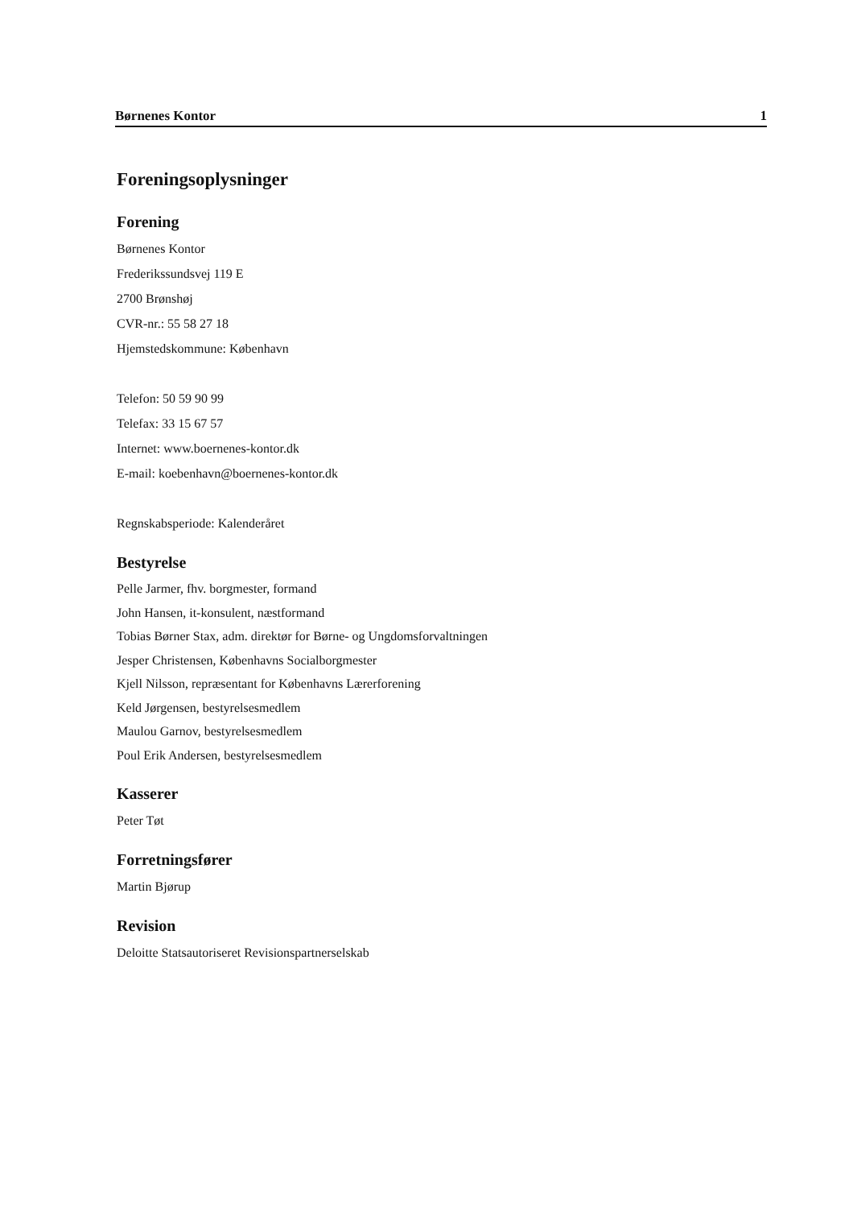Børnenes Kontor 1
Foreningsoplysninger
Forening
Børnenes Kontor
Frederikssundsvej 119 E
2700 Brønshøj
CVR-nr.: 55 58 27 18
Hjemstedskommune: København
Telefon: 50 59 90 99
Telefax: 33 15 67 57
Internet: www.boernenes-kontor.dk
E-mail: koebenhavn@boernenes-kontor.dk
Regnskabsperiode: Kalenderåret
Bestyrelse
Pelle Jarmer, fhv. borgmester, formand
John Hansen, it-konsulent, næstformand
Tobias Børner Stax, adm. direktør for Børne- og Ungdomsforvaltningen
Jesper Christensen, Københavns Socialborgmester
Kjell Nilsson, repræsentant for Københavns Lærerforening
Keld Jørgensen, bestyrelsesmedlem
Maulou Garnov, bestyrelsesmedlem
Poul Erik Andersen, bestyrelsesmedlem
Kasserer
Peter Tøt
Forretningsfører
Martin Bjørup
Revision
Deloitte Statsautoriseret Revisionspartnerselskab